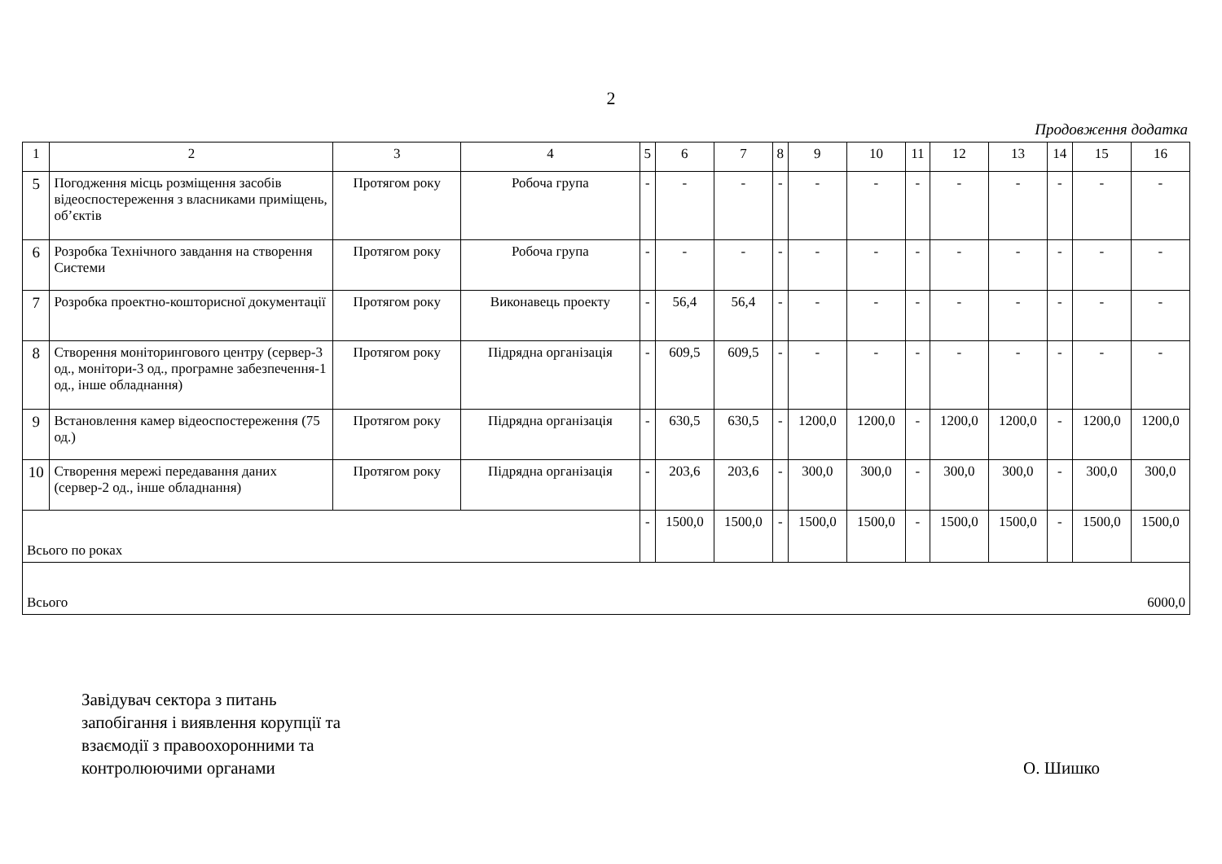2
Продовження додатка
| 1 | 2 | 3 | 4 | 5 | 6 | 7 | 8 | 9 | 10 | 11 | 12 | 13 | 14 | 15 | 16 |
| 5 | Погодження місць розміщення засобів відеоспостереження з власниками приміщень, об’єктів | Протягом року | Робоча група | - | - | - | - | - | - | - | - | - | - | - | - |
| 6 | Розробка Технічного завдання на створення Системи | Протягом року | Робоча група | - | - | - | - | - | - | - | - | - | - | - | - |
| 7 | Розробка проектно-кошторисної документації | Протягом року | Виконавець проекту | - | 56,4 | 56,4 | - | - | - | - | - | - | - | - | - |
| 8 | Створення моніторингового центру (сервер-3 од., монітори-3 од., програмне забезпечення-1 од., інше обладнання) | Протягом року | Підрядна організація | - | 609,5 | 609,5 | - | - | - | - | - | - | - | - | - |
| 9 | Встановлення камер відеоспостереження (75 од.) | Протягом року | Підрядна організація | - | 630,5 | 630,5 | - | 1200,0 | 1200,0 | - | 1200,0 | 1200,0 | - | 1200,0 | 1200,0 |
| 10 | Створення мережі передавання даних (сервер-2 од., інше обладнання) | Протягом року | Підрядна організація | - | 203,6 | 203,6 | - | 300,0 | 300,0 | - | 300,0 | 300,0 | - | 300,0 | 300,0 |
| Всього по роках | | | | - | 1500,0 | 1500,0 | - | 1500,0 | 1500,0 | - | 1500,0 | 1500,0 | - | 1500,0 | 1500,0 |
| Всього 6000,0 | | | | | | | | | | | | | | | |
Завідувач сектора з питань
запобігання і виявлення корупції та
взаємодії з правоохоронними та
контролюючими органами
О. Шишко